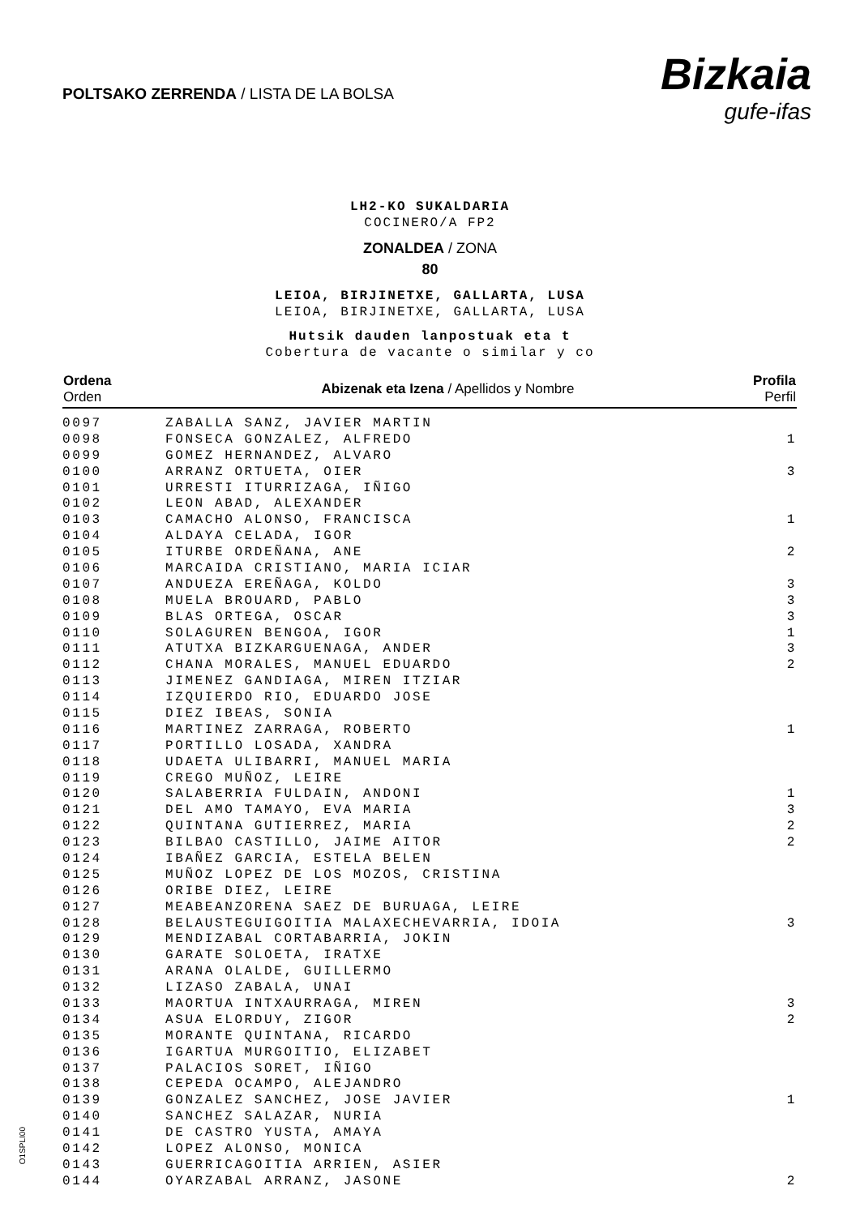POLTSAKO ZERRENDA / LISTA DE LA BOLSA
Bizkaia
gufe-ifas
LH2-KO SUKALDARIA
COCINERO/A FP2
ZONALDEA / ZONA
80
LEIOA, BIRJINETXE, GALLARTA, LUSA
LEIOA, BIRJINETXE, GALLARTA, LUSA
Hutsik dauden lanpostuak eta t
Cobertura de vacante o similar y co
| Ordena Orden | Abizenak eta Izena / Apellidos y Nombre | Profila Perfil |
| --- | --- | --- |
| 0097 | ZABALLA SANZ, JAVIER MARTIN | |
| 0098 | FONSECA GONZALEZ, ALFREDO | 1 |
| 0099 | GOMEZ HERNANDEZ, ALVARO | |
| 0100 | ARRANZ ORTUETA, OIER | 3 |
| 0101 | URRESTI ITURRIZAGA, IÑIGO | |
| 0102 | LEON ABAD, ALEXANDER | |
| 0103 | CAMACHO ALONSO, FRANCISCA | 1 |
| 0104 | ALDAYA CELADA, IGOR | |
| 0105 | ITURBE ORDEÑANA, ANE | 2 |
| 0106 | MARCAIDA CRISTIANO, MARIA ICIAR | |
| 0107 | ANDUEZA EREÑAGA, KOLDO | 3 |
| 0108 | MUELA BROUARD, PABLO | 3 |
| 0109 | BLAS ORTEGA, OSCAR | 3 |
| 0110 | SOLAGUREN BENGOA, IGOR | 1 |
| 0111 | ATUTXA BIZKARGUENAGA, ANDER | 3 |
| 0112 | CHANA MORALES, MANUEL EDUARDO | 2 |
| 0113 | JIMENEZ GANDIAGA, MIREN ITZIAR | |
| 0114 | IZQUIERDO RIO, EDUARDO JOSE | |
| 0115 | DIEZ IBEAS, SONIA | |
| 0116 | MARTINEZ ZARRAGA, ROBERTO | 1 |
| 0117 | PORTILLO LOSADA, XANDRA | |
| 0118 | UDAETA ULIBARRI, MANUEL MARIA | |
| 0119 | CREGO MUÑOZ, LEIRE | |
| 0120 | SALABERRIA FULDAIN, ANDONI | 1 |
| 0121 | DEL AMO TAMAYO, EVA MARIA | 3 |
| 0122 | QUINTANA GUTIERREZ, MARIA | 2 |
| 0123 | BILBAO CASTILLO, JAIME AITOR | 2 |
| 0124 | IBAÑEZ GARCIA, ESTELA BELEN | |
| 0125 | MUÑOZ LOPEZ DE LOS MOZOS, CRISTINA | |
| 0126 | ORIBE DIEZ, LEIRE | |
| 0127 | MEABEANZORENA SAEZ DE BURUAGA, LEIRE | |
| 0128 | BELAUSTEGUIGOITIA MALAXECHEVARRIA, IDOIA | 3 |
| 0129 | MENDIZABAL CORTABARRIA, JOKIN | |
| 0130 | GARATE SOLOETA, IRATXE | |
| 0131 | ARANA OLALDE, GUILLERMO | |
| 0132 | LIZASO ZABALA, UNAI | |
| 0133 | MAORTUA INTXAURRAGA, MIREN | 3 |
| 0134 | ASUA ELORDUY, ZIGOR | 2 |
| 0135 | MORANTE QUINTANA, RICARDO | |
| 0136 | IGARTUA MURGOITIO, ELIZABET | |
| 0137 | PALACIOS SORET, IÑIGO | |
| 0138 | CEPEDA OCAMPO, ALEJANDRO | |
| 0139 | GONZALEZ SANCHEZ, JOSE JAVIER | 1 |
| 0140 | SANCHEZ SALAZAR, NURIA | |
| 0141 | DE CASTRO YUSTA, AMAYA | |
| 0142 | LOPEZ ALONSO, MONICA | |
| 0143 | GUERRICAGOITIA ARRIEN, ASIER | |
| 0144 | OYARZABAL ARRANZ, JASONE | 2 |
O1SPLI00